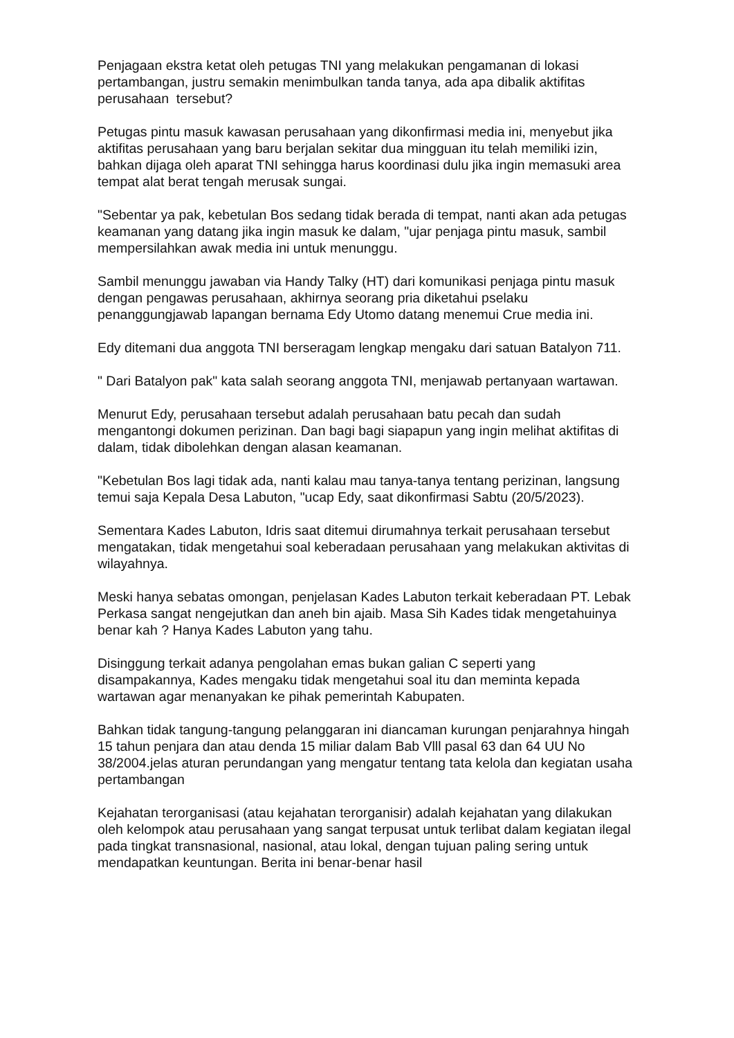Penjagaan ekstra ketat oleh petugas TNI yang melakukan pengamanan di lokasi pertambangan, justru semakin menimbulkan tanda tanya, ada apa dibalik aktifitas perusahaan tersebut?
Petugas pintu masuk kawasan perusahaan yang dikonfirmasi media ini, menyebut jika aktifitas perusahaan yang baru berjalan sekitar dua mingguan itu telah memiliki izin, bahkan dijaga oleh aparat TNI sehingga harus koordinasi dulu jika ingin memasuki area tempat alat berat tengah merusak sungai.
"Sebentar ya pak, kebetulan Bos sedang tidak berada di tempat, nanti akan ada petugas keamanan yang datang jika ingin masuk ke dalam, "ujar penjaga pintu masuk, sambil mempersilahkan awak media ini untuk menunggu.
Sambil menunggu jawaban via Handy Talky (HT) dari komunikasi penjaga pintu masuk dengan pengawas perusahaan, akhirnya seorang pria diketahui pselaku penanggungjawab lapangan bernama Edy Utomo datang menemui Crue media ini.
Edy ditemani dua anggota TNI berseragam lengkap mengaku dari satuan Batalyon 711.
" Dari Batalyon pak" kata salah seorang anggota TNI, menjawab pertanyaan wartawan.
Menurut Edy, perusahaan tersebut adalah perusahaan batu pecah dan sudah mengantongi dokumen perizinan. Dan bagi bagi siapapun yang ingin melihat aktifitas di dalam, tidak dibolehkan dengan alasan keamanan.
"Kebetulan Bos lagi tidak ada, nanti kalau mau tanya-tanya tentang perizinan, langsung temui saja Kepala Desa Labuton, "ucap Edy, saat dikonfirmasi Sabtu (20/5/2023).
Sementara Kades Labuton, Idris saat ditemui dirumahnya terkait perusahaan tersebut mengatakan, tidak mengetahui soal keberadaan perusahaan yang melakukan aktivitas di wilayahnya.
Meski hanya sebatas omongan, penjelasan Kades Labuton terkait keberadaan PT. Lebak Perkasa sangat nengejutkan dan aneh bin ajaib. Masa Sih Kades tidak mengetahuinya benar kah ? Hanya Kades Labuton yang tahu.
Disinggung terkait adanya pengolahan emas bukan galian C seperti yang disampakannya, Kades mengaku tidak mengetahui soal itu dan meminta kepada wartawan agar menanyakan ke pihak pemerintah Kabupaten.
Bahkan tidak tangung-tangung pelanggaran ini diancaman kurungan penjarahnya hingah 15 tahun penjara dan atau denda 15 miliar dalam Bab Vlll pasal 63 dan 64 UU No 38/2004.jelas aturan perundangan yang mengatur tentang tata kelola dan kegiatan usaha pertambangan
Kejahatan terorganisasi (atau kejahatan terorganisir) adalah kejahatan yang dilakukan oleh kelompok atau perusahaan yang sangat terpusat untuk terlibat dalam kegiatan ilegal pada tingkat transnasional, nasional, atau lokal, dengan tujuan paling sering untuk mendapatkan keuntungan. Berita ini benar-benar hasil